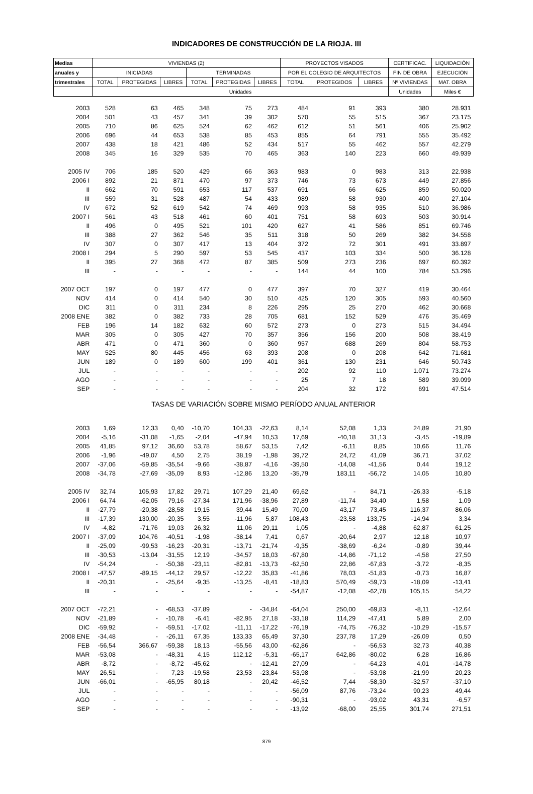INDICADORES DE CONSTRUCCIÓN DE LA RIOJA. III
| Medias | VIVIENDAS (2) | | | | | | PROYECTOS VISADOS | | | CERTIFICAC. | LIQUIDACIÓN |
| --- | --- | --- | --- | --- | --- | --- | --- | --- | --- | --- | --- |
| anuales y | INICIADAS | | | TERMINADAS | | | POR EL COLEGIO DE ARQUITECTOS | | | FIN DE OBRA | EJECUCIÓN |
| trimestrales | TOTAL | PROTEGIDAS | LIBRES | TOTAL | PROTEGIDAS | LIBRES | TOTAL | PROTEGIDOS | LIBRES | Nº VIVIENDAS | MAT. OBRA |
| | Unidades | | | | | | | | | Unidades | Miles € |
| 2003 | 528 | 63 | 465 | 348 | 75 | 273 | 484 | 91 | 393 | 380 | 28.931 |
| 2004 | 501 | 43 | 457 | 341 | 39 | 302 | 570 | 55 | 515 | 367 | 23.175 |
| 2005 | 710 | 86 | 625 | 524 | 62 | 462 | 612 | 51 | 561 | 406 | 25.902 |
| 2006 | 696 | 44 | 653 | 538 | 85 | 453 | 855 | 64 | 791 | 555 | 35.492 |
| 2007 | 438 | 18 | 421 | 486 | 52 | 434 | 517 | 55 | 462 | 557 | 42.279 |
| 2008 | 345 | 16 | 329 | 535 | 70 | 465 | 363 | 140 | 223 | 660 | 49.939 |
| 2005 IV | 706 | 185 | 520 | 429 | 66 | 363 | 983 | 0 | 983 | 313 | 22.938 |
| 2006 I | 892 | 21 | 871 | 470 | 97 | 373 | 746 | 73 | 673 | 449 | 27.856 |
| II | 662 | 70 | 591 | 653 | 117 | 537 | 691 | 66 | 625 | 859 | 50.020 |
| III | 559 | 31 | 528 | 487 | 54 | 433 | 989 | 58 | 930 | 400 | 27.104 |
| IV | 672 | 52 | 619 | 542 | 74 | 469 | 993 | 58 | 935 | 510 | 36.986 |
| 2007 I | 561 | 43 | 518 | 461 | 60 | 401 | 751 | 58 | 693 | 503 | 30.914 |
| II | 496 | 0 | 495 | 521 | 101 | 420 | 627 | 41 | 586 | 851 | 69.746 |
| III | 388 | 27 | 362 | 546 | 35 | 511 | 318 | 50 | 269 | 382 | 34.558 |
| IV | 307 | 0 | 307 | 417 | 13 | 404 | 372 | 72 | 301 | 491 | 33.897 |
| 2008 I | 294 | 5 | 290 | 597 | 53 | 545 | 437 | 103 | 334 | 500 | 36.128 |
| II | 395 | 27 | 368 | 472 | 87 | 385 | 509 | 273 | 236 | 697 | 60.392 |
| III | - | - | - | - | - | - | 144 | 44 | 100 | 784 | 53.296 |
| 2007 OCT | 197 | 0 | 197 | 477 | 0 | 477 | 397 | 70 | 327 | 419 | 30.464 |
| NOV | 414 | 0 | 414 | 540 | 30 | 510 | 425 | 120 | 305 | 593 | 40.560 |
| DIC | 311 | 0 | 311 | 234 | 8 | 226 | 295 | 25 | 270 | 462 | 30.668 |
| 2008 ENE | 382 | 0 | 382 | 733 | 28 | 705 | 681 | 152 | 529 | 476 | 35.469 |
| FEB | 196 | 14 | 182 | 632 | 60 | 572 | 273 | 0 | 273 | 515 | 34.494 |
| MAR | 305 | 0 | 305 | 427 | 70 | 357 | 356 | 156 | 200 | 508 | 38.419 |
| ABR | 471 | 0 | 471 | 360 | 0 | 360 | 957 | 688 | 269 | 804 | 58.753 |
| MAY | 525 | 80 | 445 | 456 | 63 | 393 | 208 | 0 | 208 | 642 | 71.681 |
| JUN | 189 | 0 | 189 | 600 | 199 | 401 | 361 | 130 | 231 | 646 | 50.743 |
| JUL | - | - | - | - | - | - | 202 | 92 | 110 | 1.071 | 73.274 |
| AGO | - | - | - | - | - | - | 25 | 7 | 18 | 589 | 39.099 |
| SEP | - | - | - | - | - | - | 204 | 32 | 172 | 691 | 47.514 |
| TASAS DE VARIACIÓN SOBRE MISMO PERÍODO ANUAL ANTERIOR | | | | | | | | | | | |
| 2003 | 1,69 | 12,33 | 0,40 | -10,70 | 104,33 | -22,63 | 8,14 | 52,08 | 1,33 | 24,89 | 21,90 |
| 2004 | -5,16 | -31,08 | -1,65 | -2,04 | -47,94 | 10,53 | 17,69 | -40,18 | 31,13 | -3,45 | -19,89 |
| 2005 | 41,85 | 97,12 | 36,60 | 53,78 | 58,67 | 53,15 | 7,42 | -6,11 | 8,85 | 10,66 | 11,76 |
| 2006 | -1,96 | -49,07 | 4,50 | 2,75 | 38,19 | -1,98 | 39,72 | 24,72 | 41,09 | 36,71 | 37,02 |
| 2007 | -37,06 | -59,85 | -35,54 | -9,66 | -38,87 | -4,16 | -39,50 | -14,08 | -41,56 | 0,44 | 19,12 |
| 2008 | -34,78 | -27,69 | -35,09 | 8,93 | -12,86 | 13,20 | -35,79 | 183,11 | -56,72 | 14,05 | 10,80 |
| 2005 IV | 32,74 | 105,93 | 17,82 | 29,71 | 107,29 | 21,40 | 69,62 | - | 84,71 | -26,33 | -5,18 |
| 2006 I | 64,74 | -62,05 | 79,16 | -27,34 | 171,96 | -38,96 | 27,89 | -11,74 | 34,40 | 1,58 | 1,09 |
| II | -27,79 | -20,38 | -28,58 | 19,15 | 39,44 | 15,49 | 70,00 | 43,17 | 73,45 | 116,37 | 86,06 |
| III | -17,39 | 130,00 | -20,35 | 3,55 | -11,96 | 5,87 | 108,43 | -23,58 | 133,75 | -14,94 | 3,34 |
| IV | -4,82 | -71,76 | 19,03 | 26,32 | 11,06 | 29,11 | 1,05 | - | -4,88 | 62,87 | 61,25 |
| 2007 I | -37,09 | 104,76 | -40,51 | -1,98 | -38,14 | 7,41 | 0,67 | -20,64 | 2,97 | 12,18 | 10,97 |
| II | -25,09 | -99,53 | -16,23 | -20,31 | -13,71 | -21,74 | -9,35 | -38,69 | -6,24 | -0,89 | 39,44 |
| III | -30,53 | -13,04 | -31,55 | 12,19 | -34,57 | 18,03 | -67,80 | -14,86 | -71,12 | -4,58 | 27,50 |
| IV | -54,24 | - | -50,38 | -23,11 | -82,81 | -13,73 | -62,50 | 22,86 | -67,83 | -3,72 | -8,35 |
| 2008 I | -47,57 | -89,15 | -44,12 | 29,57 | -12,22 | 35,83 | -41,86 | 78,03 | -51,83 | -0,73 | 16,87 |
| II | -20,31 | - | -25,64 | -9,35 | -13,25 | -8,41 | -18,83 | 570,49 | -59,73 | -18,09 | -13,41 |
| III | - | - | - | - | - | - | -54,87 | -12,08 | -62,78 | 105,15 | 54,22 |
| 2007 OCT | -72,21 | - | -68,53 | -37,89 | - | -34,84 | -64,04 | 250,00 | -69,83 | -8,11 | -12,64 |
| NOV | -21,89 | - | -10,78 | -6,41 | -82,95 | 27,18 | -33,18 | 114,29 | -47,41 | 5,89 | 2,00 |
| DIC | -59,92 | - | -59,51 | -17,02 | -11,11 | -17,22 | -76,19 | -74,75 | -76,32 | -10,29 | -15,57 |
| 2008 ENE | -34,48 | - | -26,11 | 67,35 | 133,33 | 65,49 | 37,30 | 237,78 | 17,29 | -26,09 | 0,50 |
| FEB | -56,54 | 366,67 | -59,38 | 18,13 | -55,56 | 43,00 | -62,86 | - | -56,53 | 32,73 | 40,38 |
| MAR | -53,08 | - | -48,31 | 4,15 | 112,12 | -5,31 | -65,17 | 642,86 | -80,02 | 6,28 | 16,86 |
| ABR | -8,72 | - | -8,72 | -45,62 | - | -12,41 | 27,09 | - | -64,23 | 4,01 | -14,78 |
| MAY | 26,51 | - | 7,23 | -19,58 | 23,53 | -23,84 | -53,98 | - | -53,98 | -21,99 | 20,23 |
| JUN | -66,01 | - | -65,95 | 80,18 | - | 20,42 | -46,52 | 7,44 | -58,30 | -32,57 | -37,10 |
| JUL | - | - | - | - | - | - | -56,09 | 87,76 | -73,24 | 90,23 | 49,44 |
| AGO | - | - | - | - | - | - | -90,31 | - | -93,02 | 43,31 | -6,57 |
| SEP | - | - | - | - | - | - | -13,92 | -68,00 | 25,55 | 301,74 | 271,51 |
879